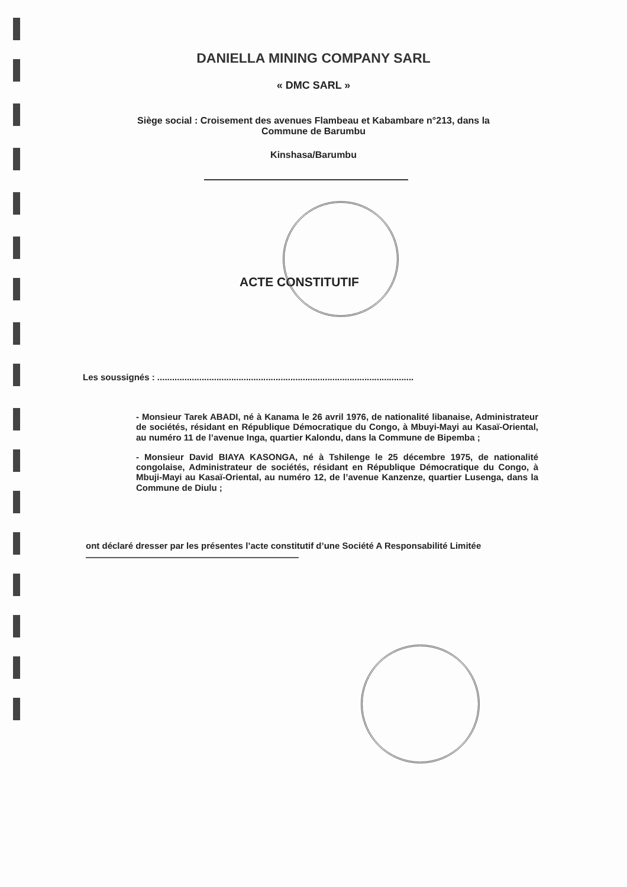DANIELLA MINING COMPANY SARL
« DMC SARL »
Siège social : Croisement des avenues Flambeau et Kabambare n°213, dans la
Commune de Barumbu
Kinshasa/Barumbu
ACTE CONSTITUTIF
Les soussignés : ........................................................................................................
- Monsieur Tarek ABADI, né à Kanama le 26 avril 1976, de nationalité libanaise, Administrateur de sociétés, résidant en République Démocratique du Congo, à Mbuyi-Mayi au Kasaï-Oriental, au numéro 11 de l’avenue Inga, quartier Kalondu, dans la Commune de Bipemba ;
- Monsieur David BIAYA KASONGA, né à Tshilenge le 25 décembre 1975, de nationalité congolaise, Administrateur de sociétés, résidant en République Démocratique du Congo, à Mbuji-Mayi au Kasaï-Oriental, au numéro 12, de l’avenue Kanzenze, quartier Lusenga, dans la Commune de Diulu ;
ont déclaré dresser par les présentes l’acte constitutif d’une Société A Responsabilité Limitée ————————————————————————